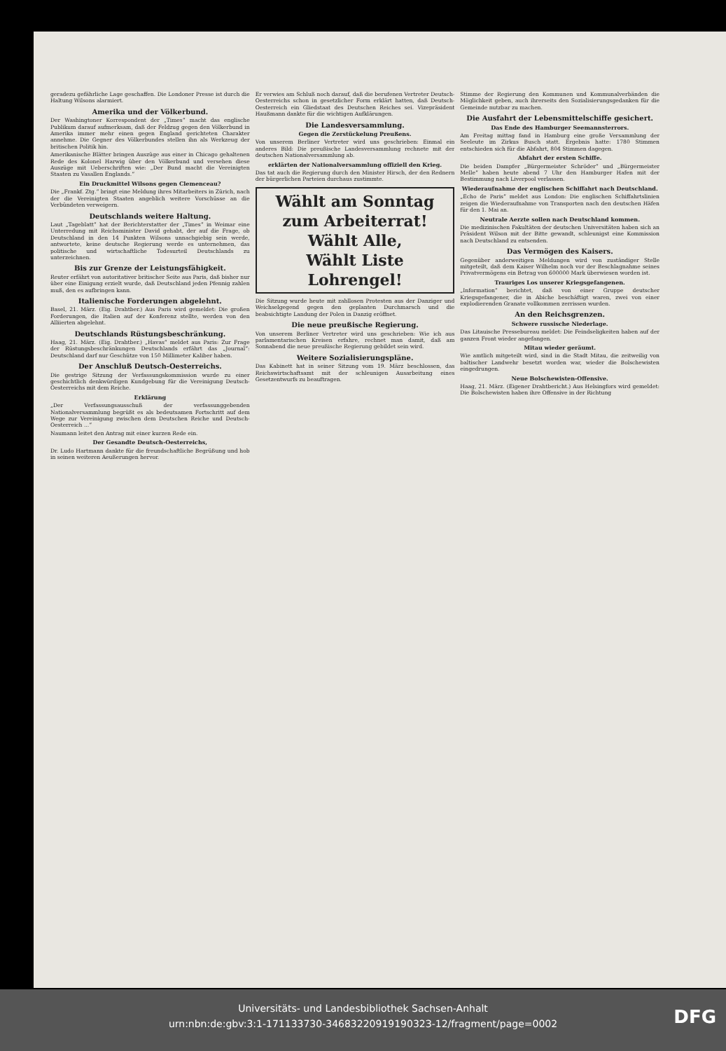geradezu gefährliche Lage geschaffen. Die Londoner Presse ist durch die Haltung Wilsons alarmiert.
Amerika und der Völkerbund.
Der Washingtoner Korrespondent der „Times“ macht das englische Publikum darauf aufmerksam, daß der Feldzug gegen den Völkerbund in Amerika immer mehr einen gegen England gerichteten Charakter annehme. Die Gegner des Völkerbundes stellen ihn als Werkzeug der britischen Politik hin.
Amerikanische Blätter bringen Auszüge aus einer in Chicago gehaltenen Rede des Kolonel Harwig über den Völkerbund und versehen diese Auszüge mit Ueberschriften wie: „Der Bund macht die Vereinigten Staaten zu Vasallen Englands.“
Ein Druckmittel Wilsons gegen Clemenceau?
Die „Frankf. Ztg.“ bringt eine Meldung ihres Mitarbeiters in Zürich, nach der die Vereinigten Staaten angeblich weitere Vorschüsse an die Verbündeten verweigern.
Deutschlands weitere Haltung.
Laut „Tageblatt“ hat der Berichterstatter der „Times“ in Weimar eine Unterredung mit Reichsminister David gehabt, der auf die Frage, ob Deutschland in den 14 Punkten Wilsons unnachgiebig sein werde, antwortete, keine deutsche Regierung werde es unternehmen, das politische und wirtschaftliche Todesurteil Deutschlands zu unterzeichnen.
Bis zur Grenze der Leistungsfähigkeit.
Reuter erfährt von autoritativer britischer Seite aus Paris, daß bisher nur über eine Einigung erzielt wurde, daß Deutschland jeden Pfennig zahlen muß, den es aufbringen kann.
Italienische Forderungen abgelehnt.
Basel, 21. März. (Eig. Drahtber.) Aus Paris wird gemeldet: Die großen Forderungen, die Italien auf der Konferenz stellte, werden von den Alliierten abgelehnt.
Deutschlands Rüstungsbeschränkung.
Haag, 21. März. (Eig. Drahtber.) „Havas“ meldet aus Paris: Zur Frage der Rüstungsbeschränkungen Deutschlands erfährt das „Journal“: Deutschland darf nur Geschütze von 150 Millimeter Kaliber haben.
Der Anschluß Deutsch-Oesterreichs.
Die gestrige Sitzung der Verfassungskommission wurde zu einer geschichtlich denkwürdigen Kundgebung für die Vereinigung Deutsch-Oesterreichs mit dem Reiche.
Erklärung
„Der Verfassungsausschuß der verfassunggebenden Nationalversammlung begrüßt es als bedeutsamen Fortschritt auf dem Wege zur Vereinigung zwischen dem Deutschen Reiche und Deutsch-Oesterreich ...“
Naumann leitet den Antrag mit einer kurzen Rede ein.
Der Gesandte Deutsch-Oesterreichs,
Dr. Ludo Hartmann dankte für die freundschaftliche Begrüßung und hob in seinen weiteren Aeußerungen hervor.
Er verwies am Schluß noch darauf, daß die berufenen Vertreter Deutsch-Oesterreichs schon in gesetzlicher Form erklärt hatten, daß Deutsch-Oesterreich ein Gliedstaat des Deutschen Reiches sei. Vizepräsident Haußmann dankte für die wichtigen Aufklärungen.
Die Landesversammlung.
Gegen die Zerstückelung Preußens.
Von unserem Berliner Vertreter wird uns geschrieben: Einmal ein anderes Bild: Die preußische Landesversammlung rechnete mit der deutschen Nationalversammlung ab.
erklärten der Nationalversammlung offiziell den Krieg.
Das tat auch die Regierung durch den Minister Hirsch, der den Rednern der bürgerlichen Parteien durchaus zustimmte.
Wählt am Sonntag zum Arbeiterrat!
Wählt Alle,
Wählt Liste Lohrengel!
Die Sitzung wurde heute mit zahllosen Protesten aus der Danziger und Weichselgegend gegen den geplanten Durchmarsch und die beabsichtigte Landung der Polen in Danzig eröffnet.
Die neue preußische Regierung.
Von unserem Berliner Vertreter wird uns geschrieben: Wie ich aus parlamentarischen Kreisen erfahre, rechnet man damit, daß am Sonnabend die neue preußische Regierung gebildet sein wird.
Weitere Sozialisierungspläne.
Das Kabinett hat in seiner Sitzung vom 19. März beschlossen, das Reichswirtschaftsamt mit der schleunigen Ausarbeitung eines Gesetzentwurfs zu beauftragen.
Stimme der Regierung den Kommunen und Kommunalverbänden die Möglichkeit geben, auch ihrerseits den Sozialisierungsgedanken für die Gemeinde nutzbar zu machen.
Die Ausfahrt der Lebensmittelschiffe gesichert.
Das Ende des Hamburger Seemannsterrors.
Am Freitag mittag fand in Hamburg eine große Versammlung der Seeleute im Zirkus Busch statt. Ergebnis hatte: 1780 Stimmen entschieden sich für die Abfahrt, 804 Stimmen dagegen.
Abfahrt der ersten Schiffe.
Die beiden Dampfer „Bürgermeister Schröder“ und „Bürgermeister Melle“ haben heute abend 7 Uhr den Hamburger Hafen mit der Bestimmung nach Liverpool verlassen.
Wiederaufnahme der englischen Schiffahrt nach Deutschland.
„Echo de Paris“ meldet aus London: Die englischen Schiffahrtslinien zeigen die Wiederaufnahme von Transporten nach den deutschen Häfen für den 1. Mai an.
Neutrale Aerzte sollen nach Deutschland kommen.
Die medizinischen Fakultäten der deutschen Universitäten haben sich an Präsident Wilson mit der Bitte gewandt, schleunigst eine Kommission nach Deutschland zu entsenden.
Das Vermögen des Kaisers.
Gegenüber anderweitigen Meldungen wird von zuständiger Stelle mitgeteilt, daß dem Kaiser Wilhelm noch vor der Beschlagnahme seines Privatvermögens ein Betrag von 600000 Mark überwiesen worden ist.
Trauriges Los unserer Kriegsgefangenen.
„Information“ berichtet, daß von einer Gruppe deutscher Kriegsgefangener, die in Abiche beschäftigt waren, zwei von einer explodierenden Granate vollkommen zerrissen wurden.
An den Reichsgrenzen.
Schwere russische Niederlage.
Das Litauische Pressebureau meldet: Die Feindseligkeiten haben auf der ganzen Front wieder angefangen.
Mitau wieder geräumt.
Wie amtlich mitgeteilt wird, sind in die Stadt Mitau, die zeitweilig von baltischer Landwehr besetzt worden war, wieder die Bolschewisten eingedrungen.
Neue Bolschewisten-Offensive.
Haag, 21. März. (Eigener Drahtbericht.) Aus Helsingfors wird gemeldet: Die Bolschewisten haben ihre Offensive in der Richtung
Universitäts- und Landesbibliothek Sachsen-Anhalt
urn:nbn:de:gbv:3:1-171133730-3468322091919032З-12/fragment/page=0002
DFG